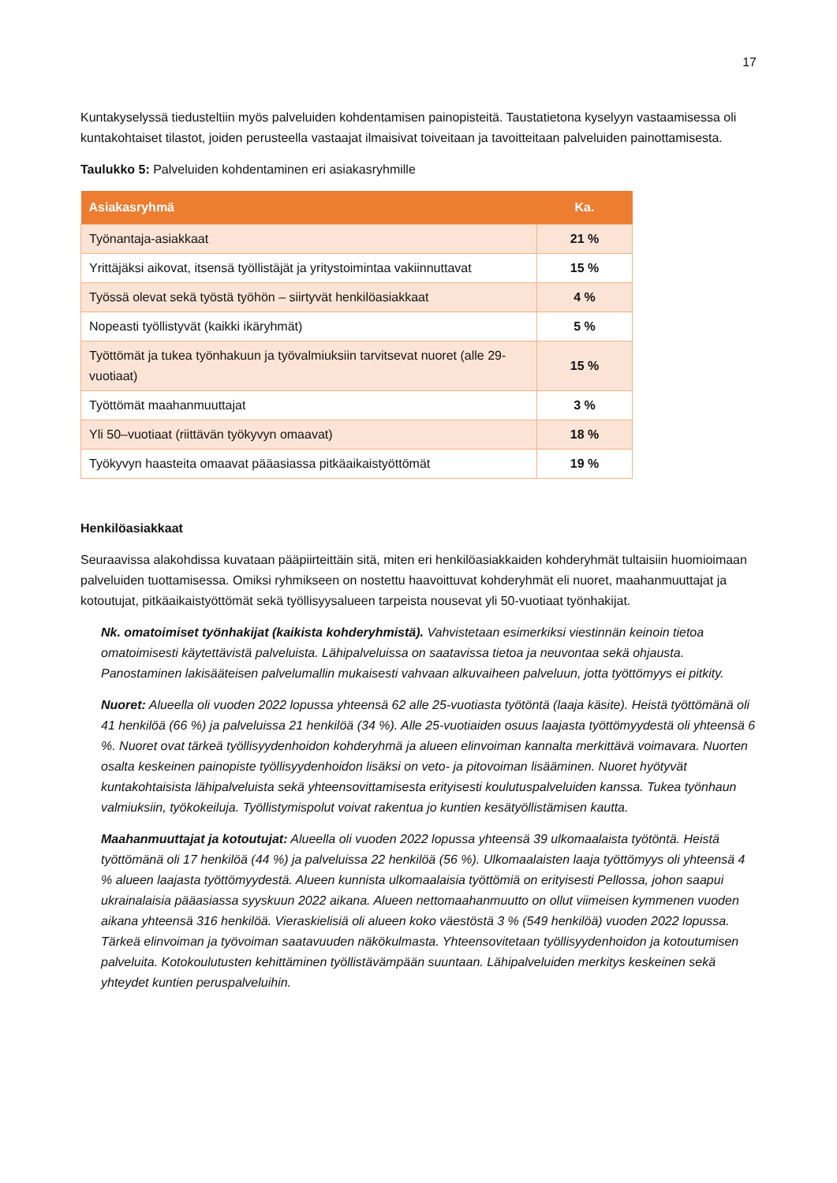17
Kuntakyselyssä tiedusteltiin myös palveluiden kohdentamisen painopisteitä. Taustatietona kyselyyn vastaamisessa oli kuntakohtaiset tilastot, joiden perusteella vastaajat ilmaisivat toiveitaan ja tavoitteitaan palveluiden painottamisesta.
Taulukko 5: Palveluiden kohdentaminen eri asiakasryhmille
| Asiakasryhmä | Ka. |
| --- | --- |
| Työnantaja-asiakkaat | 21 % |
| Yrittäjäksi aikovat, itsensä työllistäjät ja yritystoimintaa vakiinnuttavat | 15 % |
| Työssä olevat sekä työstä työhön – siirtyvät henkilöasiakkaat | 4 % |
| Nopeasti työllistyvät (kaikki ikäryhmät) | 5 % |
| Työttömät ja tukea työnhakuun ja työvalmiuksiin tarvitsevat nuoret (alle 29-vuotiaat) | 15 % |
| Työttömät maahanmuuttajat | 3 % |
| Yli 50–vuotiaat (riittävän työkyvyn omaavat) | 18 % |
| Työkyvyn haasteita omaavat pääasiassa pitkäaikaistyöttömät | 19 % |
Henkilöasiakkaat
Seuraavissa alakohdissa kuvataan pääpiirteittäin sitä, miten eri henkilöasiakkaiden kohderyhmät tultaisiin huomioimaan palveluiden tuottamisessa. Omiksi ryhmikseen on nostettu haavoittuvat kohderyhmät eli nuoret, maahanmuuttajat ja kotoutujat, pitkäaikaistyöttömät sekä työllisyysalueen tarpeista nousevat yli 50-vuotiaat työnhakijat.
Nk. omatoimiset työnhakijat (kaikista kohderyhmistä). Vahvistetaan esimerkiksi viestinnän keinoin tietoa omatoimisesti käytettävistä palveluista. Lähipalveluissa on saatavissa tietoa ja neuvontaa sekä ohjausta. Panostaminen lakisääteisen palvelumallin mukaisesti vahvaan alkuvaiheen palveluun, jotta työttömyys ei pitkity.
Nuoret: Alueella oli vuoden 2022 lopussa yhteensä 62 alle 25-vuotiasta työtöntä (laaja käsite). Heistä työttömänä oli 41 henkilöä (66 %) ja palveluissa 21 henkilöä (34 %). Alle 25-vuotiaiden osuus laajasta työttömyydestä oli yhteensä 6 %. Nuoret ovat tärkeä työllisyydenhoidon kohderyhmä ja alueen elinvoiman kannalta merkittävä voimavara. Nuorten osalta keskeinen painopiste työllisyydenhoidon lisäksi on veto- ja pitovoiman lisääminen. Nuoret hyötyvät kuntakohtaisista lähipalveluista sekä yhteensovittamisesta erityisesti koulutuspalveluiden kanssa. Tukea työnhaun valmiuksiin, työkokeiluja. Työllistymispolut voivat rakentua jo kuntien kesätyöllistämisen kautta.
Maahanmuuttajat ja kotoutujat: Alueella oli vuoden 2022 lopussa yhteensä 39 ulkomaalaista työtöntä. Heistä työttömänä oli 17 henkilöä (44 %) ja palveluissa 22 henkilöä (56 %). Ulkomaalaisten laaja työttömyys oli yhteensä 4 % alueen laajasta työttömyydestä. Alueen kunnista ulkomaalaisia työttömiä on erityisesti Pellossa, johon saapui ukrainalaisia pääasiassa syyskuun 2022 aikana. Alueen nettomaahanmuutto on ollut viimeisen kymmenen vuoden aikana yhteensä 316 henkilöä. Vieraskielisiä oli alueen koko väestöstä 3 % (549 henkilöä) vuoden 2022 lopussa. Tärkeä elinvoiman ja työvoiman saatavuuden näkökulmasta. Yhteensovitetaan työllisyydenhoidon ja kotoutumisen palveluita. Kotokoulutusten kehittäminen työllistävämpään suuntaan. Lähipalveluiden merkitys keskeinen sekä yhteydet kuntien peruspalveluihin.